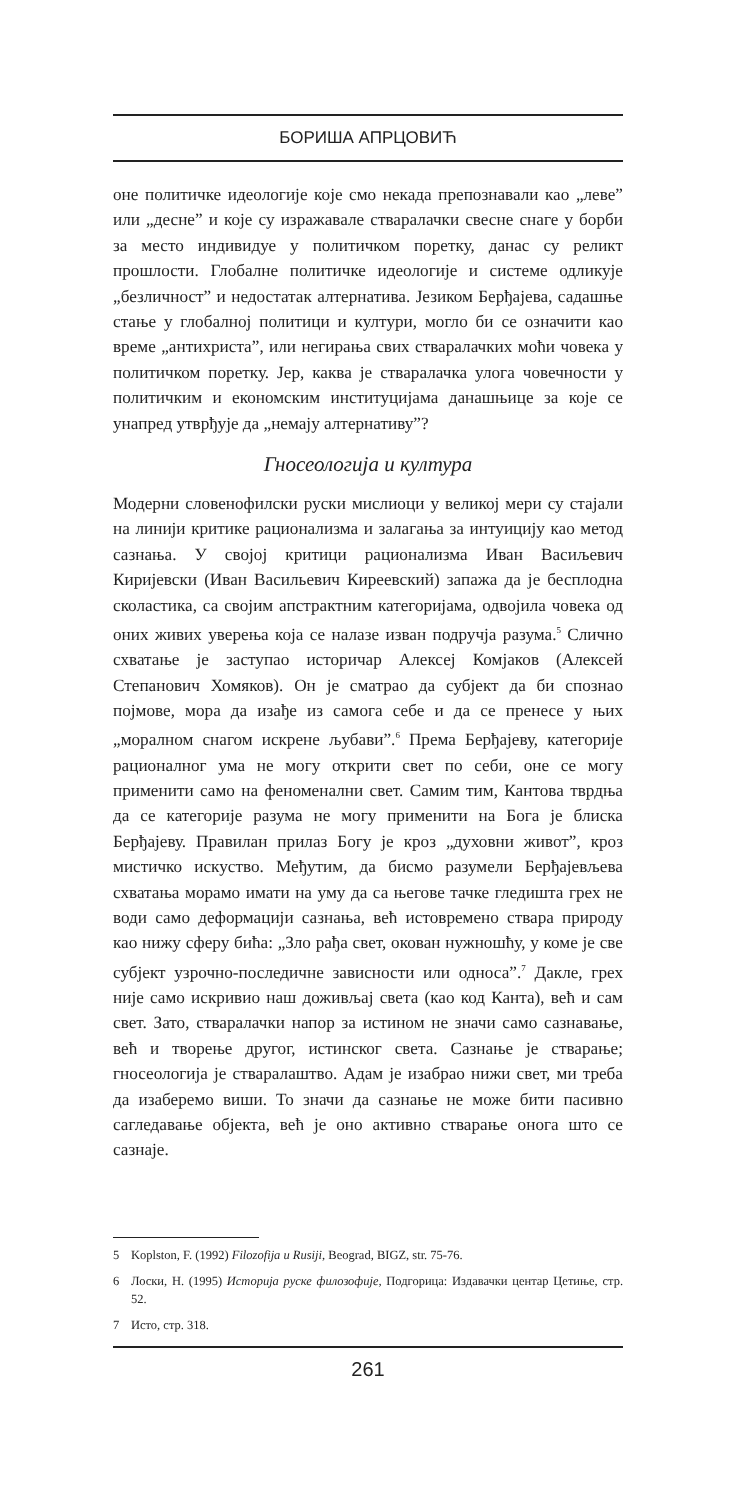БОРИША АПРЦОВИЋ
оне политичке идеологије које смо некада препознавали као „леве” или „десне” и које су изражавале стваралачки свесне снаге у борби за место индивидуе у политичком поретку, данас су реликт прошлости. Глобалне политичке идеологије и системе одликује „безличност” и недостатак алтернатива. Језиком Берђајева, садашње стање у глобалној политици и култури, могло би се означити као време „антихриста”, или негирања свих стваралачких моћи човека у политичком поретку. Јер, каква је стваралачка улога човечности у политичким и економским институцијама данашњице за које се унапред утврђује да „немају алтернативу”?
Гносеологија и култура
Модерни словенофилски руски мислиоци у великој мери су стајали на линији критике рационализма и залагања за интуицију као метод сазнања. У својој критици рационализма Иван Васиљевич Киријевски (Иван Васильевич Киреевский) запажа да је бесплодна сколастика, са својим апстрактним категоријама, одвојила човека од оних живих уверења која се налазе изван подручја разума.<sup>5</sup> Слично схватање је заступао историчар Алексеј Комјаков (Алексей Степанович Хомяков). Он је сматрао да субјект да би спознао појмове, мора да изађе из самога себе и да се пренесе у њих „моралном снагом искрене љубави”.<sup>6</sup> Према Берђајеву, категорије рационалног ума не могу открити свет по себи, оне се могу применити само на феноменални свет. Самим тим, Кантова тврдња да се категорије разума не могу применити на Бога је блиска Берђајеву. Правилан прилаз Богу је кроз „духовни живот”, кроз мистичко искуство. Међутим, да бисмо разумели Берђајевљева схватања морамо имати на уму да са његове тачке гледишта грех не води само деформацији сазнања, већ истовремено ствара природу као нижу сферу бића: „Зло рађа свет, окован нужношћу, у коме је све субјект узрочно-последичне зависности или односа”.<sup>7</sup> Дакле, грех није само искривио наш доживљај света (као код Канта), већ и сам свет. Зато, стваралачки напор за истином не значи само сазнавање, већ и творење другог, истинског света. Сазнање је стварање; гносеологија је стваралаштво. Адам је изабрао нижи свет, ми треба да изаберемо виши. То значи да сазнање не може бити пасивно сагледавање објекта, већ је оно активно стварање онога што се сазнаје.
5 Koplston, F. (1992) Filozofija u Rusiji, Beograd, BIGZ, str. 75-76.
6 Лоски, Н. (1995) Историја руске филозофије, Подгорица: Издавачки центар Цетиње, стр. 52.
7 Исто, стр. 318.
261